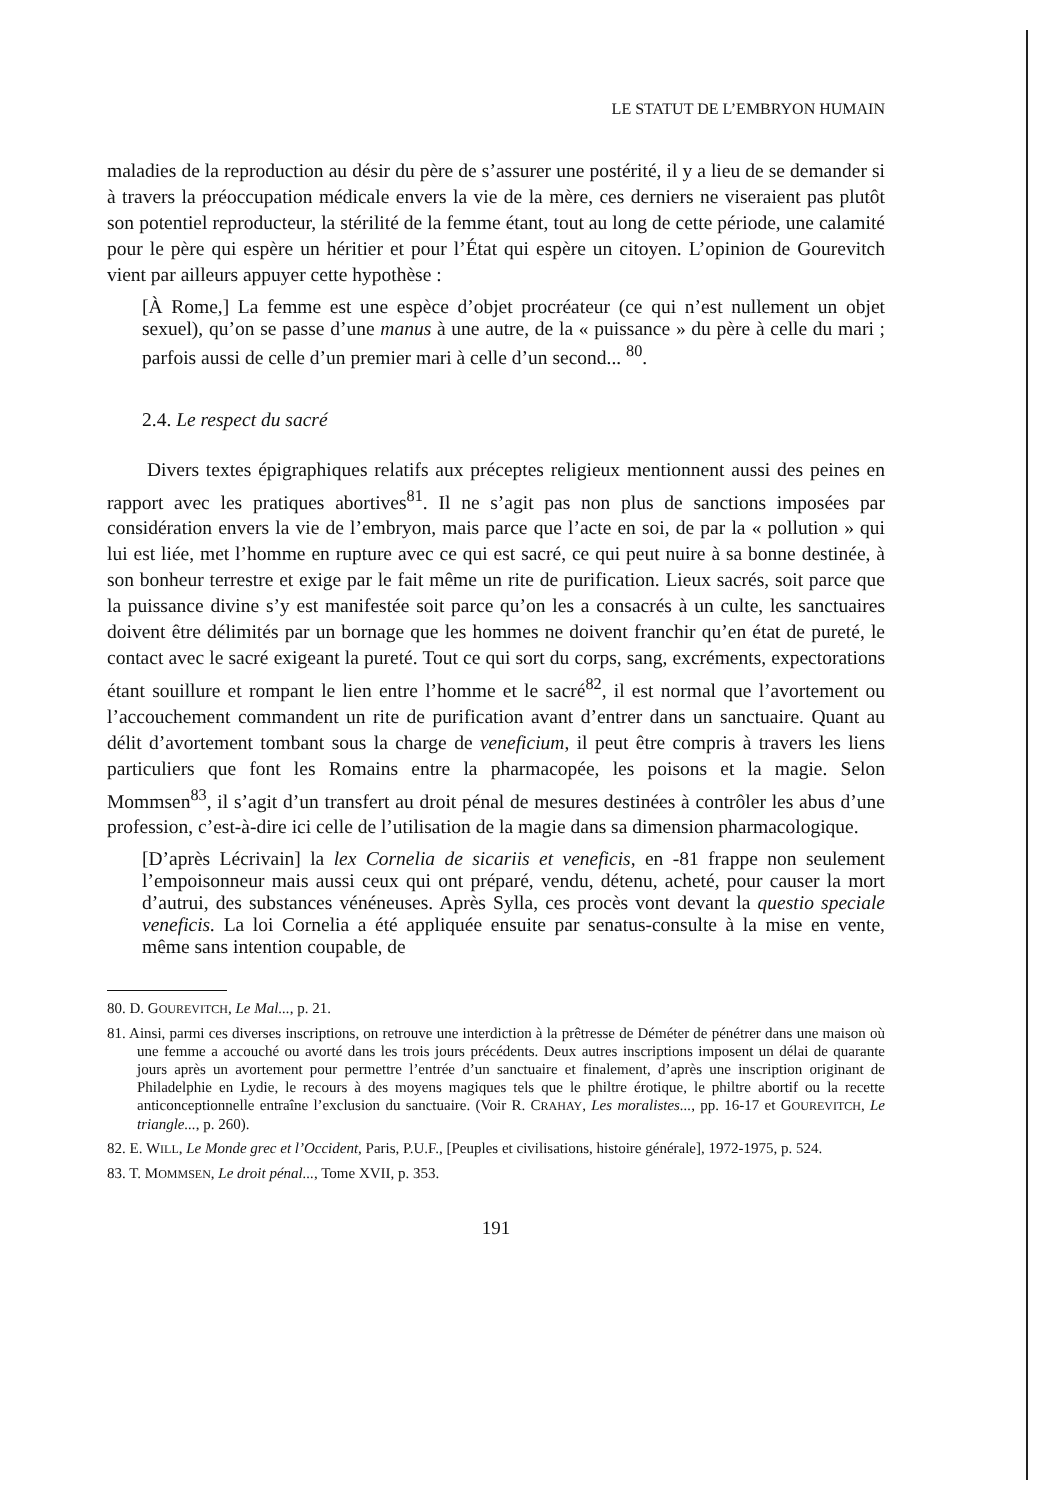LE STATUT DE L’EMBRYON HUMAIN
maladies de la reproduction au désir du père de s’assurer une postérité, il y a lieu de se demander si à travers la préoccupation médicale envers la vie de la mère, ces derniers ne viseraient pas plutôt son potentiel reproducteur, la stérilité de la femme étant, tout au long de cette période, une calamité pour le père qui espère un héritier et pour l’État qui espère un citoyen. L’opinion de Gourevitch vient par ailleurs appuyer cette hypothèse :
[À Rome,] La femme est une espèce d’objet procréateur (ce qui n’est nullement un objet sexuel), qu’on se passe d’une manus à une autre, de la « puissance » du père à celle du mari ; parfois aussi de celle d’un premier mari à celle d’un second... <sup>80</sup>.
2.4. Le respect du sacré
Divers textes épigraphiques relatifs aux préceptes religieux mentionnent aussi des peines en rapport avec les pratiques abortives<sup>81</sup>. Il ne s’agit pas non plus de sanctions imposées par considération envers la vie de l’embryon, mais parce que l’acte en soi, de par la « pollution » qui lui est liée, met l’homme en rupture avec ce qui est sacré, ce qui peut nuire à sa bonne destinée, à son bonheur terrestre et exige par le fait même un rite de purification. Lieux sacrés, soit parce que la puissance divine s’y est manifestée soit parce qu’on les a consacrés à un culte, les sanctuaires doivent être délimités par un bornage que les hommes ne doivent franchir qu’en état de pureté, le contact avec le sacré exigeant la pureté. Tout ce qui sort du corps, sang, excréments, expectorations étant souillure et rompant le lien entre l’homme et le sacré<sup>82</sup>, il est normal que l’avortement ou l’accouchement commandent un rite de purification avant d’entrer dans un sanctuaire. Quant au délit d’avortement tombant sous la charge de veneficium, il peut être compris à travers les liens particuliers que font les Romains entre la pharmacopée, les poisons et la magie. Selon Mommsen<sup>83</sup>, il s’agit d’un transfert au droit pénal de mesures destinées à contrôler les abus d’une profession, c’est-à-dire ici celle de l’utilisation de la magie dans sa dimension pharmacologique.
[D’après Lécrivain] la lex Cornelia de sicariis et veneficis, en -81 frappe non seulement l’empoisonneur mais aussi ceux qui ont préparé, vendu, détenu, acheté, pour causer la mort d’autrui, des substances vénéneuses. Après Sylla, ces procès vont devant la questio speciale veneficis. La loi Cornelia a été appliquée ensuite par senatus-consulte à la mise en vente, même sans intention coupable, de
80. D. GOUREVITCH, Le Mal..., p. 21.
81. Ainsi, parmi ces diverses inscriptions, on retrouve une interdiction à la prêtresse de Déméter de pénétrer dans une maison où une femme a accouché ou avorté dans les trois jours précédents. Deux autres inscriptions imposent un délai de quarante jours après un avortement pour permettre l’entrée d’un sanctuaire et finalement, d’après une inscription originant de Philadelphie en Lydie, le recours à des moyens magiques tels que le philtre érotique, le philtre abortif ou la recette anticonceptionnelle entraîne l’exclusion du sanctuaire. (Voir R. CRAHAY, Les moralistes..., pp. 16-17 et GOUREVITCH, Le triangle..., p. 260).
82. E. WILL, Le Monde grec et l’Occident, Paris, P.U.F., [Peuples et civilisations, histoire générale], 1972-1975, p. 524.
83. T. MOMMSEN, Le droit pénal..., Tome XVII, p. 353.
191